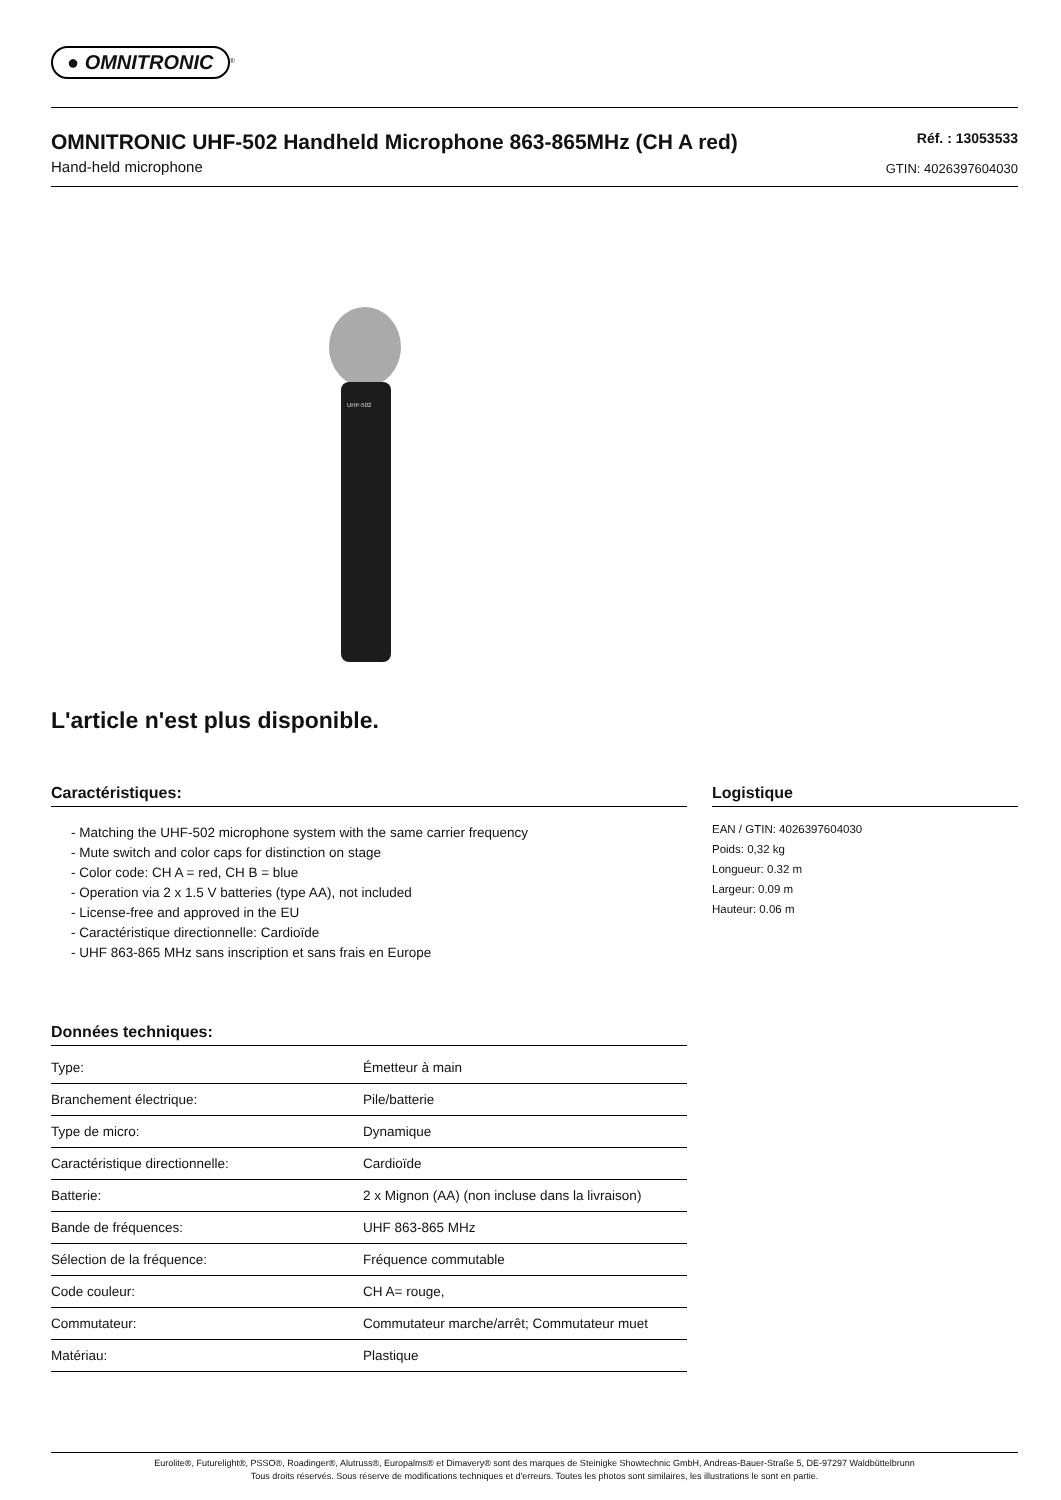● OMNITRONIC
<sup>®</sup>
OMNITRONIC UHF-502 Handheld Microphone 863-865MHz (CH A red)
Hand-held microphone
Réf. : 13053533
GTIN: 4026397604030
UHF-502
L'article n'est plus disponible.
Caractéristiques:
- Matching the UHF-502 microphone system with the same carrier frequency
- Mute switch and color caps for distinction on stage
- Color code: CH A = red, CH B = blue
- Operation via 2 x 1.5 V batteries (type AA), not included
- License-free and approved in the EU
- Caractéristique directionnelle: Cardioïde
- UHF 863-865 MHz sans inscription et sans frais en Europe
Données techniques:
| Type: | Émetteur à main |
| Branchement électrique: | Pile/batterie |
| Type de micro: | Dynamique |
| Caractéristique directionnelle: | Cardioïde |
| Batterie: | 2 x Mignon (AA) (non incluse dans la livraison) |
| Bande de fréquences: | UHF 863-865 MHz |
| Sélection de la fréquence: | Fréquence commutable |
| Code couleur: | CH A= rouge, |
| Commutateur: | Commutateur marche/arrêt; Commutateur muet |
| Matériau: | Plastique |
Logistique
EAN / GTIN: 4026397604030
Poids: 0,32 kg
Longueur: 0.32 m
Largeur: 0.09 m
Hauteur: 0.06 m
Eurolite®, Futurelight®, PSSO®, Roadinger®, Alutruss®, Europalms® et Dimavery® sont des marques de Steinigke Showtechnic GmbH, Andreas-Bauer-Straße 5, DE-97297 Waldbüttelbrunn
Tous droits réservés. Sous réserve de modifications techniques et d'erreurs. Toutes les photos sont similaires, les illustrations le sont en partie.